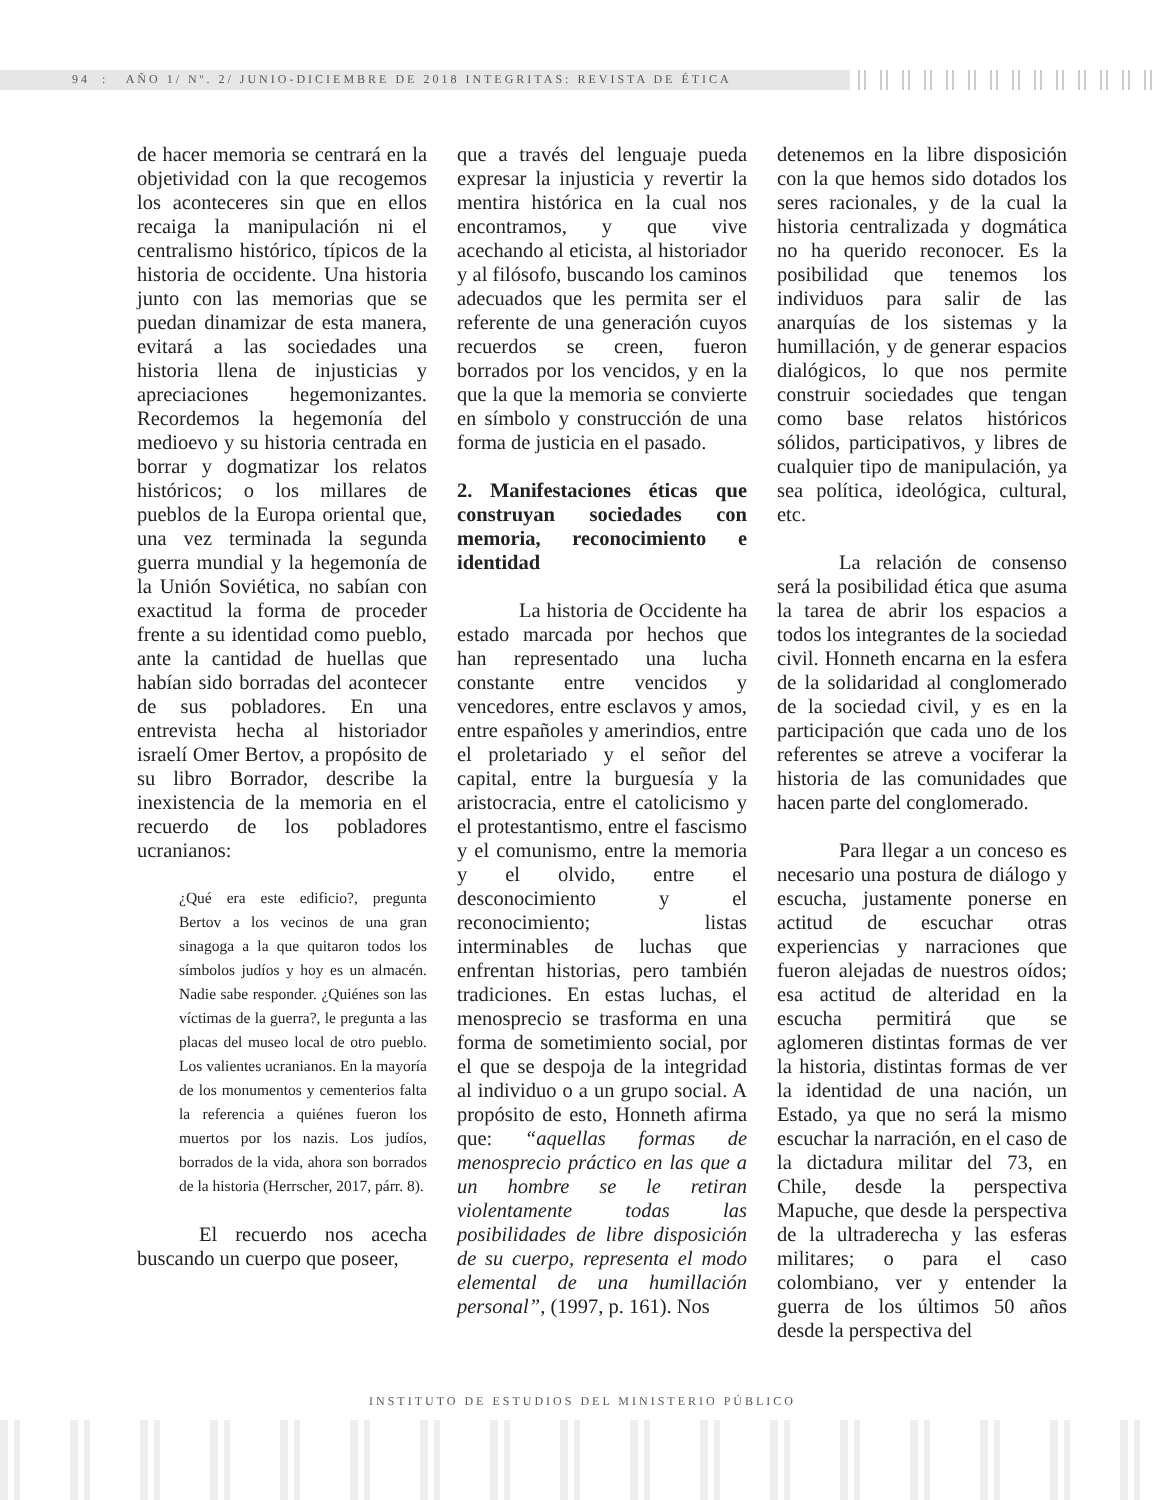94 : AÑO 1/ Nº. 2/ JUNIO-DICIEMBRE DE 2018 INTEGRITAS: REVISTA DE ÉTICA
de hacer memoria se centrará en la objetividad con la que recogemos los aconteceres sin que en ellos recaiga la manipulación ni el centralismo histórico, típicos de la historia de occidente. Una historia junto con las memorias que se puedan dinamizar de esta manera, evitará a las sociedades una historia llena de injusticias y apreciaciones hegemonizantes. Recordemos la hegemonía del medioevo y su historia centrada en borrar y dogmatizar los relatos históricos; o los millares de pueblos de la Europa oriental que, una vez terminada la segunda guerra mundial y la hegemonía de la Unión Soviética, no sabían con exactitud la forma de proceder frente a su identidad como pueblo, ante la cantidad de huellas que habían sido borradas del acontecer de sus pobladores. En una entrevista hecha al historiador israelí Omer Bertov, a propósito de su libro Borrador, describe la inexistencia de la memoria en el recuerdo de los pobladores ucranianos:
¿Qué era este edificio?, pregunta Bertov a los vecinos de una gran sinagoga a la que quitaron todos los símbolos judíos y hoy es un almacén. Nadie sabe responder. ¿Quiénes son las víctimas de la guerra?, le pregunta a las placas del museo local de otro pueblo. Los valientes ucranianos. En la mayoría de los monumentos y cementerios falta la referencia a quiénes fueron los muertos por los nazis. Los judíos, borrados de la vida, ahora son borrados de la historia (Herrscher, 2017, párr. 8).
El recuerdo nos acecha buscando un cuerpo que poseer,
que a través del lenguaje pueda expresar la injusticia y revertir la mentira histórica en la cual nos encontramos, y que vive acechando al eticista, al historiador y al filósofo, buscando los caminos adecuados que les permita ser el referente de una generación cuyos recuerdos se creen, fueron borrados por los vencidos, y en la que la que la memoria se convierte en símbolo y construcción de una forma de justicia en el pasado.
2. Manifestaciones éticas que construyan sociedades con memoria, reconocimiento e identidad
La historia de Occidente ha estado marcada por hechos que han representado una lucha constante entre vencidos y vencedores, entre esclavos y amos, entre españoles y amerindios, entre el proletariado y el señor del capital, entre la burguesía y la aristocracia, entre el catolicismo y el protestantismo, entre el fascismo y el comunismo, entre la memoria y el olvido, entre el desconocimiento y el reconocimiento; listas interminables de luchas que enfrentan historias, pero también tradiciones. En estas luchas, el menosprecio se trasforma en una forma de sometimiento social, por el que se despoja de la integridad al individuo o a un grupo social. A propósito de esto, Honneth afirma que: “aquellas formas de menosprecio práctico en las que a un hombre se le retiran violentamente todas las posibilidades de libre disposición de su cuerpo, representa el modo elemental de una humillación personal”, (1997, p. 161). Nos
detenemos en la libre disposición con la que hemos sido dotados los seres racionales, y de la cual la historia centralizada y dogmática no ha querido reconocer. Es la posibilidad que tenemos los individuos para salir de las anarquías de los sistemas y la humillación, y de generar espacios dialógicos, lo que nos permite construir sociedades que tengan como base relatos históricos sólidos, participativos, y libres de cualquier tipo de manipulación, ya sea política, ideológica, cultural, etc.
La relación de consenso será la posibilidad ética que asuma la tarea de abrir los espacios a todos los integrantes de la sociedad civil. Honneth encarna en la esfera de la solidaridad al conglomerado de la sociedad civil, y es en la participación que cada uno de los referentes se atreve a vociferar la historia de las comunidades que hacen parte del conglomerado.
Para llegar a un conceso es necesario una postura de diálogo y escucha, justamente ponerse en actitud de escuchar otras experiencias y narraciones que fueron alejadas de nuestros oídos; esa actitud de alteridad en la escucha permitirá que se aglomeren distintas formas de ver la historia, distintas formas de ver la identidad de una nación, un Estado, ya que no será la mismo escuchar la narración, en el caso de la dictadura militar del 73, en Chile, desde la perspectiva Mapuche, que desde la perspectiva de la ultraderecha y las esferas militares; o para el caso colombiano, ver y entender la guerra de los últimos 50 años desde la perspectiva del
INSTITUTO DE ESTUDIOS DEL MINISTERIO PÚBLICO